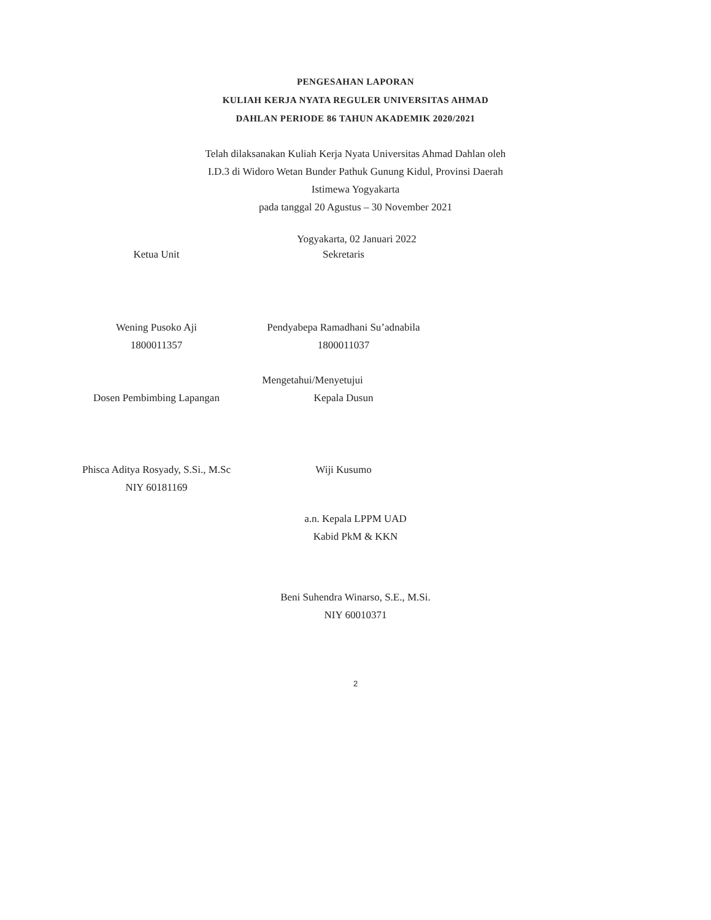PENGESAHAN LAPORAN
KULIAH KERJA NYATA REGULER UNIVERSITAS AHMAD
DAHLAN PERIODE 86 TAHUN AKADEMIK 2020/2021
Telah dilaksanakan Kuliah Kerja Nyata Universitas Ahmad Dahlan oleh
I.D.3 di Widoro Wetan Bunder Pathuk Gunung Kidul, Provinsi Daerah
Istimewa Yogyakarta
pada tanggal 20 Agustus – 30 November 2021
Yogyakarta, 02 Januari 2022
Ketua Unit
Wening Pusoko Aji
1800011357
Sekretaris
Pendyabepa Ramadhani Su’adnabila
1800011037
Mengetahui/Menyetujui
Dosen Pembimbing Lapangan
Phisca Aditya Rosyady, S.Si., M.Sc
NIY 60181169
Kepala Dusun
Wiji Kusumo
a.n. Kepala LPPM UAD
Kabid PkM & KKN
Beni Suhendra Winarso, S.E., M.Si.
NIY 60010371
2